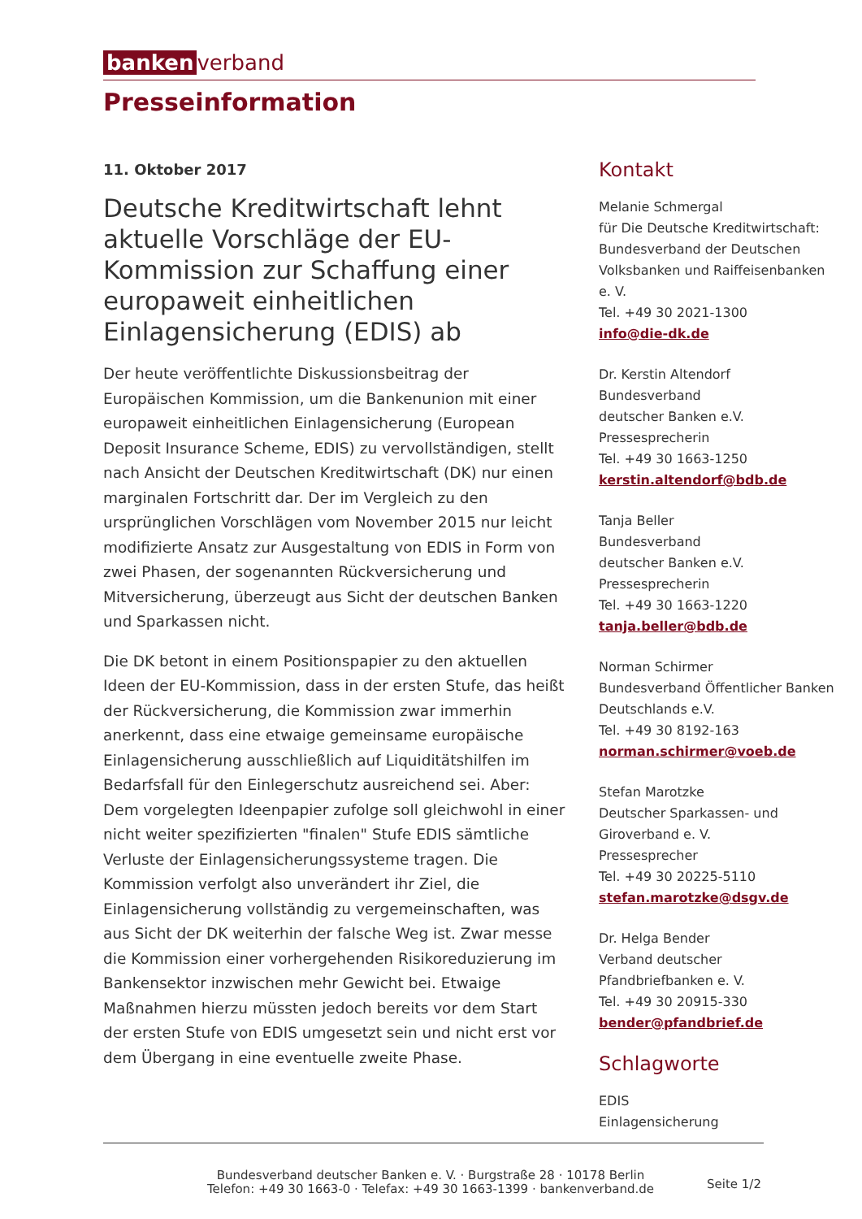banken verband
Presseinformation
11. Oktober 2017
Deutsche Kreditwirtschaft lehnt aktuelle Vorschläge der EU-Kommission zur Schaffung einer europaweit einheitlichen Einlagensicherung (EDIS) ab
Der heute veröffentlichte Diskussionsbeitrag der Europäischen Kommission, um die Bankenunion mit einer europaweit einheitlichen Einlagensicherung (European Deposit Insurance Scheme, EDIS) zu vervollständigen, stellt nach Ansicht der Deutschen Kreditwirtschaft (DK) nur einen marginalen Fortschritt dar. Der im Vergleich zu den ursprünglichen Vorschlägen vom November 2015 nur leicht modifizierte Ansatz zur Ausgestaltung von EDIS in Form von zwei Phasen, der sogenannten Rückversicherung und Mitversicherung, überzeugt aus Sicht der deutschen Banken und Sparkassen nicht.
Die DK betont in einem Positionspapier zu den aktuellen Ideen der EU-Kommission, dass in der ersten Stufe, das heißt der Rückversicherung, die Kommission zwar immerhin anerkennt, dass eine etwaige gemeinsame europäische Einlagensicherung ausschließlich auf Liquiditätshilfen im Bedarfsfall für den Einlegerschutz ausreichend sei. Aber: Dem vorgelegten Ideenpapier zufolge soll gleichwohl in einer nicht weiter spezifizierten "finalen" Stufe EDIS sämtliche Verluste der Einlagensicherungssysteme tragen. Die Kommission verfolgt also unverändert ihr Ziel, die Einlagensicherung vollständig zu vergemeinschaften, was aus Sicht der DK weiterhin der falsche Weg ist. Zwar messe die Kommission einer vorhergehenden Risikoreduzierung im Bankensektor inzwischen mehr Gewicht bei. Etwaige Maßnahmen hierzu müssten jedoch bereits vor dem Start der ersten Stufe von EDIS umgesetzt sein und nicht erst vor dem Übergang in eine eventuelle zweite Phase.
Kontakt
Melanie Schmergal
für Die Deutsche Kreditwirtschaft:
Bundesverband der Deutschen Volksbanken und Raiffeisenbanken e. V.
Tel. +49 30 2021-1300
info@die-dk.de
Dr. Kerstin Altendorf
Bundesverband
deutscher Banken e.V.
Pressesprecherin
Tel. +49 30 1663-1250
kerstin.altendorf@bdb.de
Tanja Beller
Bundesverband
deutscher Banken e.V.
Pressesprecherin
Tel. +49 30 1663-1220
tanja.beller@bdb.de
Norman Schirmer
Bundesverband Öffentlicher Banken Deutschlands e.V.
Tel. +49 30 8192-163
norman.schirmer@voeb.de
Stefan Marotzke
Deutscher Sparkassen- und Giroverband e. V.
Pressesprecher
Tel. +49 30 20225-5110
stefan.marotzke@dsgv.de
Dr. Helga Bender
Verband deutscher Pfandbriefbanken e. V.
Tel. +49 30 20915-330
bender@pfandbrief.de
Schlagworte
EDIS
Einlagensicherung
Bundesverband deutscher Banken e. V. · Burgstraße 28 · 10178 Berlin
Telefon: +49 30 1663-0 · Telefax: +49 30 1663-1399 · bankenverband.de
Seite 1/2